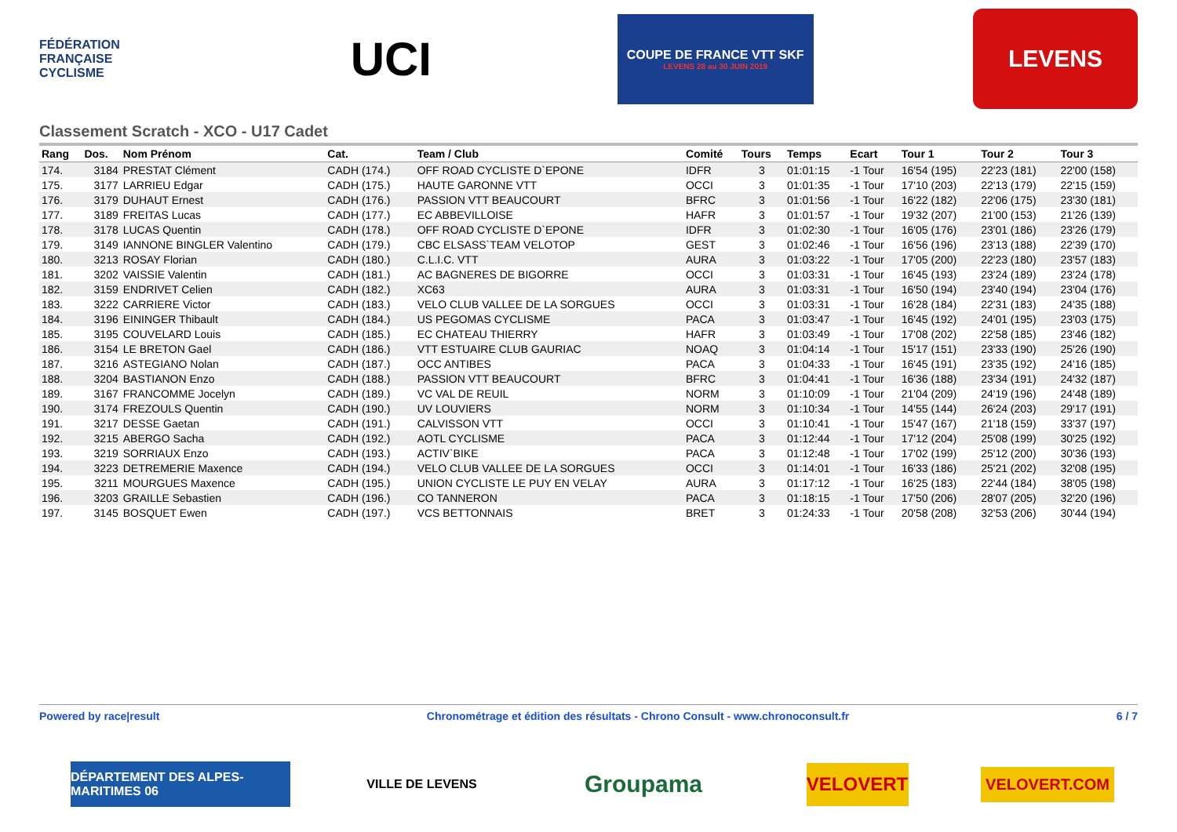FÉDÉRATION FRANÇAISE CYCLISME
UCI
COUPE DE FRANCE VTT SKF
LEVENS 28 au 30 JUIN 2019
LEVENS
Classement Scratch - XCO - U17 Cadet
| Rang | Dos. | Nom Prénom | Cat. | Team / Club | Comité | Tours | Temps | Ecart | Tour 1 | Tour 2 | Tour 3 |
| --- | --- | --- | --- | --- | --- | --- | --- | --- | --- | --- | --- |
| 174. | 3184 | PRESTAT Clément | CADH (174.) | OFF ROAD CYCLISTE D`EPONE | IDFR | 3 | 01:01:15 | -1 Tour | 16'54 (195) | 22'23 (181) | 22'00 (158) |
| 175. | 3177 | LARRIEU Edgar | CADH (175.) | HAUTE GARONNE VTT | OCCI | 3 | 01:01:35 | -1 Tour | 17'10 (203) | 22'13 (179) | 22'15 (159) |
| 176. | 3179 | DUHAUT Ernest | CADH (176.) | PASSION VTT BEAUCOURT | BFRC | 3 | 01:01:56 | -1 Tour | 16'22 (182) | 22'06 (175) | 23'30 (181) |
| 177. | 3189 | FREITAS Lucas | CADH (177.) | EC ABBEVILLOISE | HAFR | 3 | 01:01:57 | -1 Tour | 19'32 (207) | 21'00 (153) | 21'26 (139) |
| 178. | 3178 | LUCAS Quentin | CADH (178.) | OFF ROAD CYCLISTE D`EPONE | IDFR | 3 | 01:02:30 | -1 Tour | 16'05 (176) | 23'01 (186) | 23'26 (179) |
| 179. | 3149 | IANNONE BINGLER Valentino | CADH (179.) | CBC ELSASS`TEAM VELOTOP | GEST | 3 | 01:02:46 | -1 Tour | 16'56 (196) | 23'13 (188) | 22'39 (170) |
| 180. | 3213 | ROSAY Florian | CADH (180.) | C.L.I.C. VTT | AURA | 3 | 01:03:22 | -1 Tour | 17'05 (200) | 22'23 (180) | 23'57 (183) |
| 181. | 3202 | VAISSIE Valentin | CADH (181.) | AC BAGNERES DE BIGORRE | OCCI | 3 | 01:03:31 | -1 Tour | 16'45 (193) | 23'24 (189) | 23'24 (178) |
| 182. | 3159 | ENDRIVET Celien | CADH (182.) | XC63 | AURA | 3 | 01:03:31 | -1 Tour | 16'50 (194) | 23'40 (194) | 23'04 (176) |
| 183. | 3222 | CARRIERE Victor | CADH (183.) | VELO CLUB VALLEE DE LA SORGUES | OCCI | 3 | 01:03:31 | -1 Tour | 16'28 (184) | 22'31 (183) | 24'35 (188) |
| 184. | 3196 | EININGER Thibault | CADH (184.) | US PEGOMAS CYCLISME | PACA | 3 | 01:03:47 | -1 Tour | 16'45 (192) | 24'01 (195) | 23'03 (175) |
| 185. | 3195 | COUVELARD Louis | CADH (185.) | EC CHATEAU THIERRY | HAFR | 3 | 01:03:49 | -1 Tour | 17'08 (202) | 22'58 (185) | 23'46 (182) |
| 186. | 3154 | LE BRETON Gael | CADH (186.) | VTT ESTUAIRE CLUB GAURIAC | NOAQ | 3 | 01:04:14 | -1 Tour | 15'17 (151) | 23'33 (190) | 25'26 (190) |
| 187. | 3216 | ASTEGIANO Nolan | CADH (187.) | OCC ANTIBES | PACA | 3 | 01:04:33 | -1 Tour | 16'45 (191) | 23'35 (192) | 24'16 (185) |
| 188. | 3204 | BASTIANON Enzo | CADH (188.) | PASSION VTT BEAUCOURT | BFRC | 3 | 01:04:41 | -1 Tour | 16'36 (188) | 23'34 (191) | 24'32 (187) |
| 189. | 3167 | FRANCOMME Jocelyn | CADH (189.) | VC VAL DE REUIL | NORM | 3 | 01:10:09 | -1 Tour | 21'04 (209) | 24'19 (196) | 24'48 (189) |
| 190. | 3174 | FREZOULS Quentin | CADH (190.) | UV LOUVIERS | NORM | 3 | 01:10:34 | -1 Tour | 14'55 (144) | 26'24 (203) | 29'17 (191) |
| 191. | 3217 | DESSE Gaetan | CADH (191.) | CALVISSON VTT | OCCI | 3 | 01:10:41 | -1 Tour | 15'47 (167) | 21'18 (159) | 33'37 (197) |
| 192. | 3215 | ABERGO Sacha | CADH (192.) | AOTL CYCLISME | PACA | 3 | 01:12:44 | -1 Tour | 17'12 (204) | 25'08 (199) | 30'25 (192) |
| 193. | 3219 | SORRIAUX Enzo | CADH (193.) | ACTIV`BIKE | PACA | 3 | 01:12:48 | -1 Tour | 17'02 (199) | 25'12 (200) | 30'36 (193) |
| 194. | 3223 | DETREMERIE Maxence | CADH (194.) | VELO CLUB VALLEE DE LA SORGUES | OCCI | 3 | 01:14:01 | -1 Tour | 16'33 (186) | 25'21 (202) | 32'08 (195) |
| 195. | 3211 | MOURGUES Maxence | CADH (195.) | UNION CYCLISTE LE PUY EN VELAY | AURA | 3 | 01:17:12 | -1 Tour | 16'25 (183) | 22'44 (184) | 38'05 (198) |
| 196. | 3203 | GRAILLE Sebastien | CADH (196.) | CO TANNERON | PACA | 3 | 01:18:15 | -1 Tour | 17'50 (206) | 28'07 (205) | 32'20 (196) |
| 197. | 3145 | BOSQUET Ewen | CADH (197.) | VCS BETTONNAIS | BRET | 3 | 01:24:33 | -1 Tour | 20'58 (208) | 32'53 (206) | 30'44 (194) |
Powered by race|result Chronométrage et édition des résultats - Chrono Consult - www.chronoconsult.fr 6 / 7
DÉPARTEMENT DES ALPES-MARITIMES 06
VILLE DE LEVENS
Groupama
VELOVERT
VELOVERT.COM